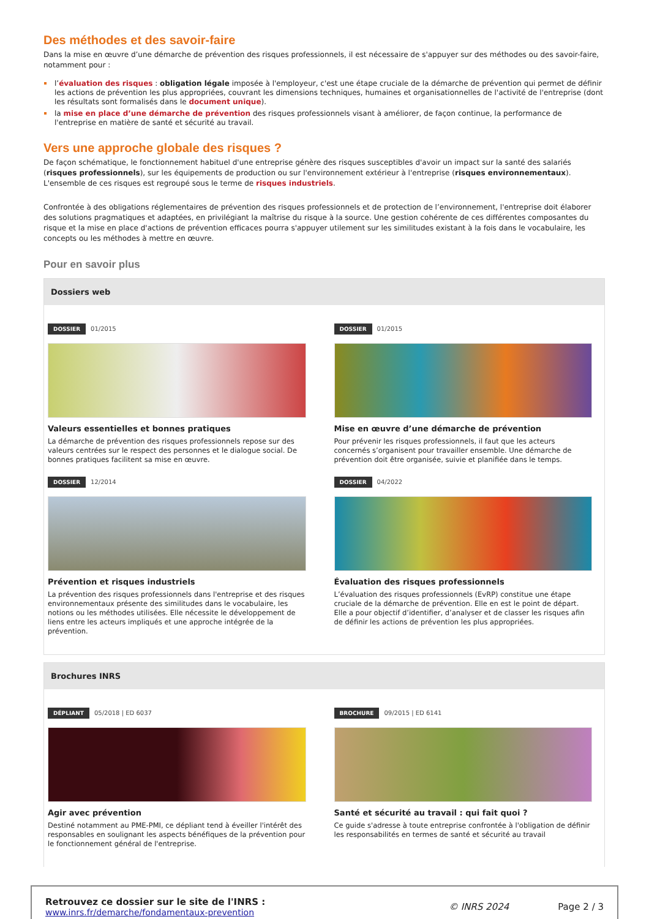Des méthodes et des savoir-faire
Dans la mise en œuvre d’une démarche de prévention des risques professionnels, il est nécessaire de s'appuyer sur des méthodes ou des savoir-faire, notamment pour :
l’évaluation des risques : obligation légale imposée à l'employeur, c'est une étape cruciale de la démarche de prévention qui permet de définir les actions de prévention les plus appropriées, couvrant les dimensions techniques, humaines et organisationnelles de l'activité de l'entreprise (dont les résultats sont formalisés dans le document unique).
la mise en place d’une démarche de prévention des risques professionnels visant à améliorer, de façon continue, la performance de l'entreprise en matière de santé et sécurité au travail.
Vers une approche globale des risques ?
De façon schématique, le fonctionnement habituel d'une entreprise génère des risques susceptibles d'avoir un impact sur la santé des salariés (risques professionnels), sur les équipements de production ou sur l'environnement extérieur à l'entreprise (risques environnementaux). L'ensemble de ces risques est regroupé sous le terme de risques industriels.
Confrontée à des obligations réglementaires de prévention des risques professionnels et de protection de l’environnement, l'entreprise doit élaborer des solutions pragmatiques et adaptées, en privilégiant la maîtrise du risque à la source. Une gestion cohérente de ces différentes composantes du risque et la mise en place d'actions de prévention efficaces pourra s'appuyer utilement sur les similitudes existant à la fois dans le vocabulaire, les concepts ou les méthodes à mettre en œuvre.
Pour en savoir plus
Dossiers web
DOSSIER 01/2015
Valeurs essentielles et bonnes pratiques
La démarche de prévention des risques professionnels repose sur des valeurs centrées sur le respect des personnes et le dialogue social. De bonnes pratiques facilitent sa mise en œuvre.
DOSSIER 01/2015
Mise en œuvre d’une démarche de prévention
Pour prévenir les risques professionnels, il faut que les acteurs concernés s’organisent pour travailler ensemble. Une démarche de prévention doit être organisée, suivie et planifiée dans le temps.
DOSSIER 12/2014
Prévention et risques industriels
La prévention des risques professionnels dans l'entreprise et des risques environnementaux présente des similitudes dans le vocabulaire, les notions ou les méthodes utilisées. Elle nécessite le développement de liens entre les acteurs impliqués et une approche intégrée de la prévention.
DOSSIER 04/2022
Évaluation des risques professionnels
L’évaluation des risques professionnels (EvRP) constitue une étape cruciale de la démarche de prévention. Elle en est le point de départ. Elle a pour objectif d’identifier, d’analyser et de classer les risques afin de définir les actions de prévention les plus appropriées.
Brochures INRS
DÉPLIANT 05/2018 | ED 6037
Agir avec prévention
Destiné notamment au PME-PMI, ce dépliant tend à éveiller l'intérêt des responsables en soulignant les aspects bénéfiques de la prévention pour le fonctionnement général de l'entreprise.
BROCHURE 09/2015 | ED 6141
Santé et sécurité au travail : qui fait quoi ?
Ce guide s'adresse à toute entreprise confrontée à l'obligation de définir les responsabilités en termes de santé et sécurité au travail
Retrouvez ce dossier sur le site de l'INRS :
www.inrs.fr/demarche/fondamentaux-prevention
© INRS 2024 Page 2 / 3